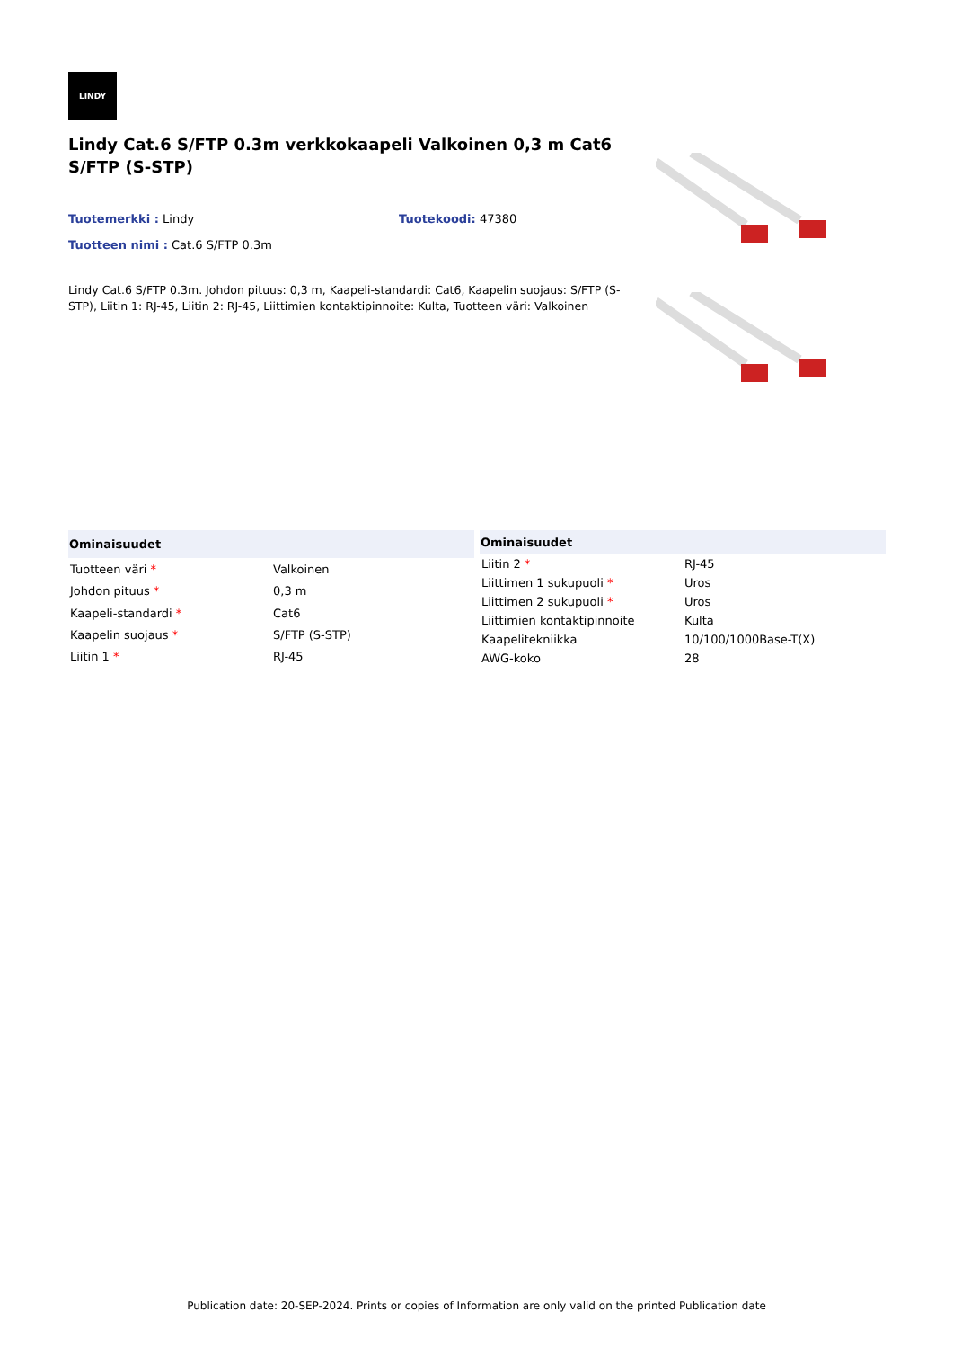LINDY
Lindy Cat.6 S/FTP 0.3m verkkokaapeli Valkoinen 0,3 m Cat6 S/FTP (S-STP)
Tuotemerkki : Lindy Tuotekoodi: 47380
Tuotteen nimi : Cat.6 S/FTP 0.3m
Lindy Cat.6 S/FTP 0.3m. Johdon pituus: 0,3 m, Kaapeli-standardi: Cat6, Kaapelin suojaus: S/FTP (S-STP), Liitin 1: RJ-45, Liitin 2: RJ-45, Liittimien kontaktipinnoite: Kulta, Tuotteen väri: Valkoinen
| Ominaisuudet | |
| --- | --- |
| Tuotteen väri * | Valkoinen |
| Johdon pituus * | 0,3 m |
| Kaapeli-standardi * | Cat6 |
| Kaapelin suojaus * | S/FTP (S-STP) |
| Liitin 1 * | RJ-45 |
| Ominaisuudet | |
| --- | --- |
| Liitin 2 * | RJ-45 |
| Liittimen 1 sukupuoli * | Uros |
| Liittimen 2 sukupuoli * | Uros |
| Liittimien kontaktipinnoite | Kulta |
| Kaapelitekniikka | 10/100/1000Base-T(X) |
| AWG-koko | 28 |
Publication date: 20-SEP-2024. Prints or copies of Information are only valid on the printed Publication date